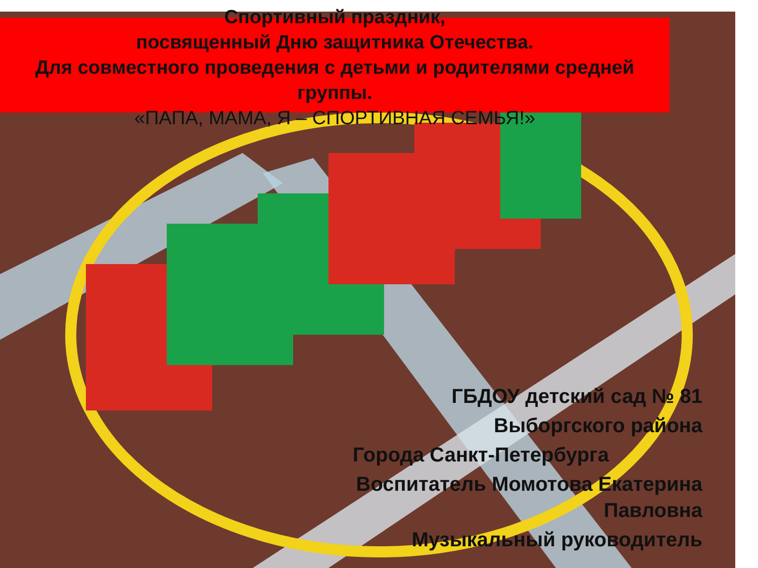Спортивный праздник,
посвященный Дню защитника Отечества.
Для совместного проведения с детьми и родителями средней группы.
«ПАПА, МАМА, Я – СПОРТИВНАЯ СЕМЬЯ!»
ГБДОУ детский сад № 81
Выборгского района
Города Санкт-Петербурга
Воспитатель Момотова Екатерина Павловна
Музыкальный руководитель